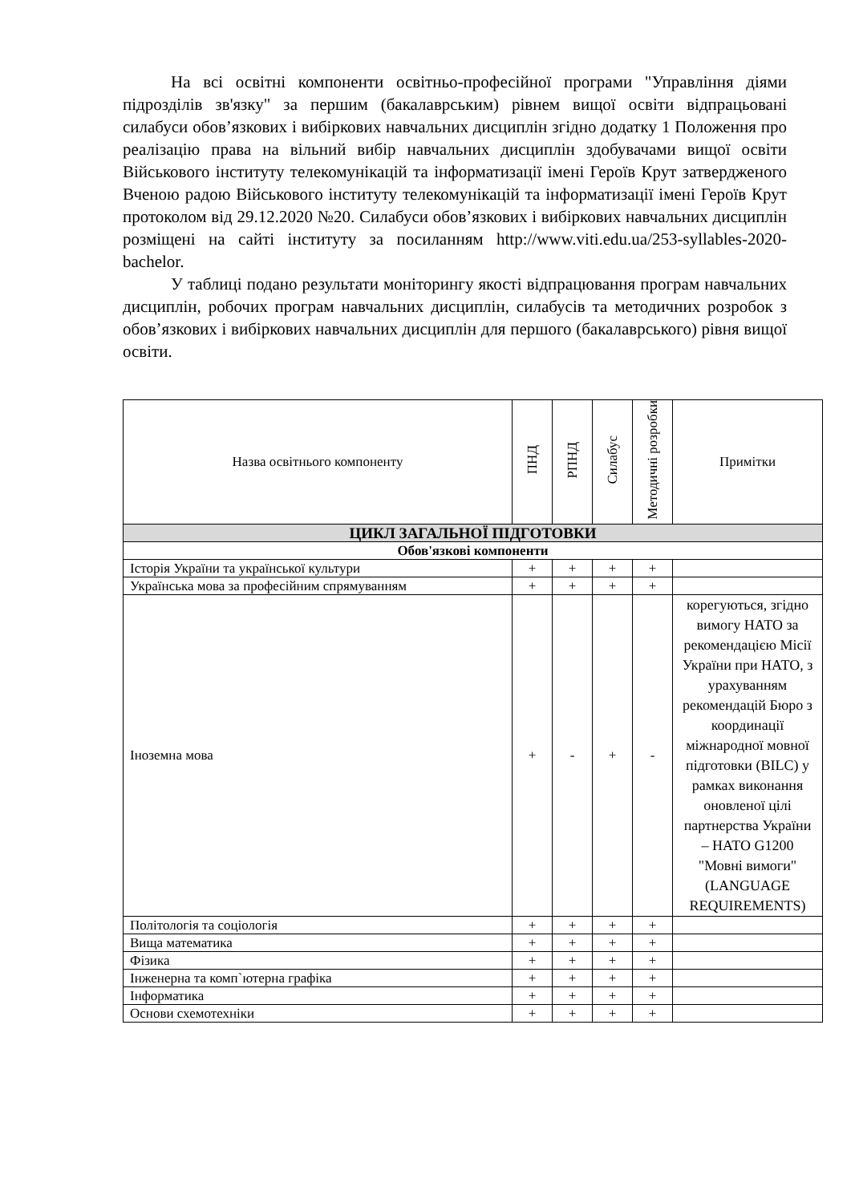На всі освітні компоненти освітньо-професійної програми "Управління діями підрозділів зв'язку" за першим (бакалаврським) рівнем вищої освіти відпрацьовані силабуси обов’язкових і вибіркових навчальних дисциплін згідно додатку 1 Положення про реалізацію права на вільний вибір навчальних дисциплін здобувачами вищої освіти Військового інституту телекомунікацій та інформатизації імені Героїв Крут затвердженого Вченою радою Військового інституту телекомунікацій та інформатизації імені Героїв Крут протоколом від 29.12.2020 №20. Силабуси обов’язкових і вибіркових навчальних дисциплін розміщені на сайті інституту за посиланням http://www.viti.edu.ua/253-syllables-2020-bachelor.
У таблиці подано результати моніторингу якості відпрацювання програм навчальних дисциплін, робочих програм навчальних дисциплін, силабусів та методичних розробок з обов’язкових і вибіркових навчальних дисциплін для першого (бакалаврського) рівня вищої освіти.
| Назва освітнього компоненту | ПНД | РПНД | Силабус | Методичні розробки | Примітки |
| --- | --- | --- | --- | --- | --- |
| ЦИКЛ ЗАГАЛЬНОЇ ПІДГОТОВКИ | | | | | |
| Обов'язкові компоненти | | | | | |
| Історія України та української культури | + | + | + | + | |
| Українська мова за професійним спрямуванням | + | + | + | + | |
| Іноземна мова | + | - | + | - | корегуються, згідно вимогу НАТО за рекомендацією Місії України при НАТО, з урахуванням рекомендацій Бюро з координації міжнародної мовної підготовки (BILC) у рамках виконання оновленої цілі партнерства України – НАТО G1200 "Мовні вимоги" (LANGUAGE REQUIREMENTS) |
| Політологія та соціологія | + | + | + | + | |
| Вища математика | + | + | + | + | |
| Фізика | + | + | + | + | |
| Інженерна та комп`ютерна графіка | + | + | + | + | |
| Інформатика | + | + | + | + | |
| Основи схемотехніки | + | + | + | + | |